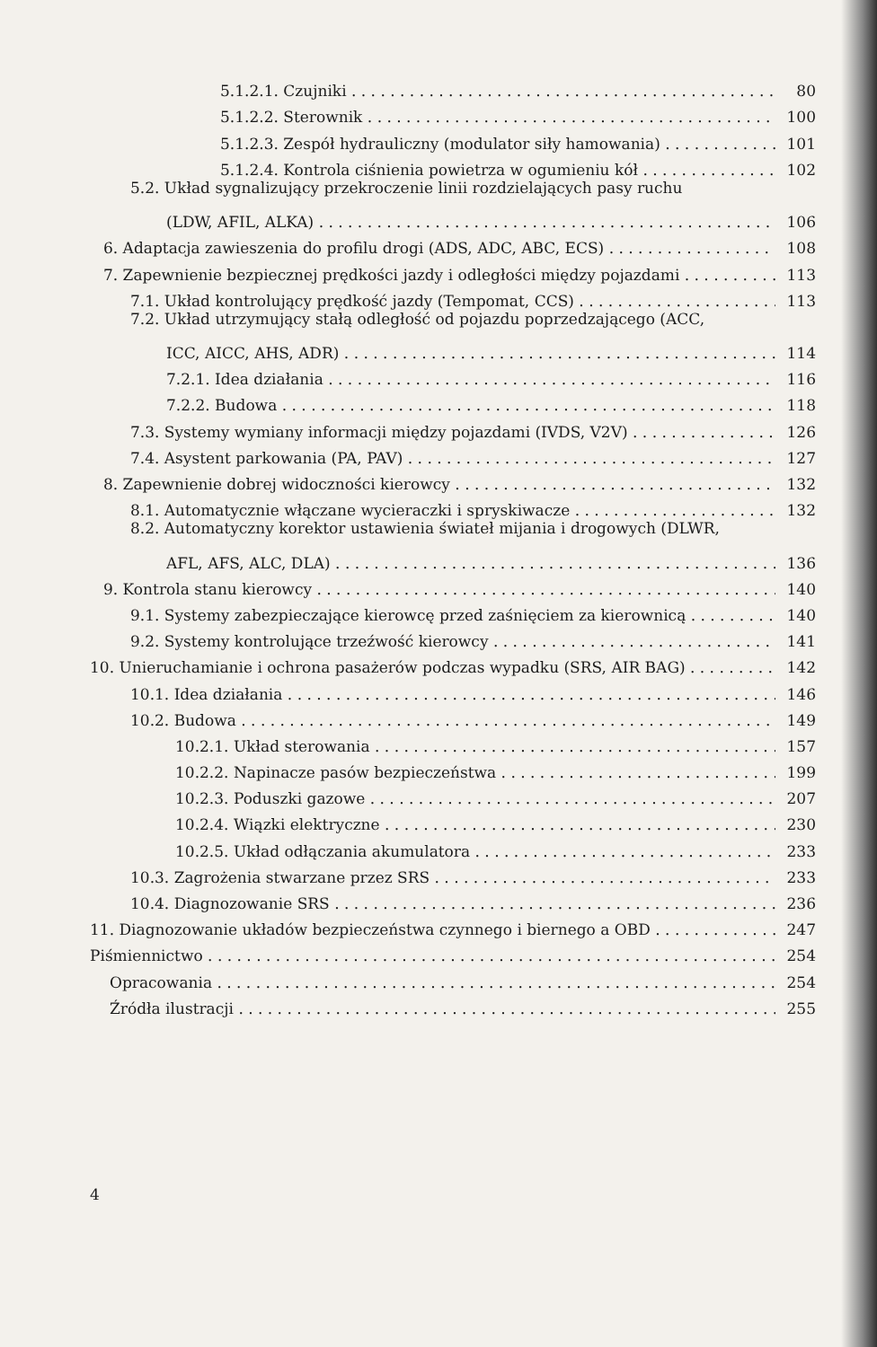5.1.2.1. Czujniki 80
5.1.2.2. Sterownik 100
5.1.2.3. Zespół hydrauliczny (modulator siły hamowania) 101
5.1.2.4. Kontrola ciśnienia powietrza w ogumieniu kół 102
5.2. Układ sygnalizujący przekroczenie linii rozdzielających pasy ruchu
(LDW, AFIL, ALKA) 106
6. Adaptacja zawieszenia do profilu drogi (ADS, ADC, ABC, ECS) 108
7. Zapewnienie bezpiecznej prędkości jazdy i odległości między pojazdami 113
7.1. Układ kontrolujący prędkość jazdy (Tempomat, CCS) 113
7.2. Układ utrzymujący stałą odległość od pojazdu poprzedzającego (ACC,
ICC, AICC, AHS, ADR) 114
7.2.1. Idea działania 116
7.2.2. Budowa 118
7.3. Systemy wymiany informacji między pojazdami (IVDS, V2V) 126
7.4. Asystent parkowania (PA, PAV) 127
8. Zapewnienie dobrej widoczności kierowcy 132
8.1. Automatycznie włączane wycieraczki i spryskiwacze 132
8.2. Automatyczny korektor ustawienia świateł mijania i drogowych (DLWR,
AFL, AFS, ALC, DLA) 136
9. Kontrola stanu kierowcy 140
9.1. Systemy zabezpieczające kierowcę przed zaśnięciem za kierownicą 140
9.2. Systemy kontrolujące trzeźwość kierowcy 141
10. Unieruchamianie i ochrona pasażerów podczas wypadku (SRS, AIR BAG) 142
10.1. Idea działania 146
10.2. Budowa 149
10.2.1. Układ sterowania 157
10.2.2. Napinacze pasów bezpieczeństwa 199
10.2.3. Poduszki gazowe 207
10.2.4. Wiązki elektryczne 230
10.2.5. Układ odłączania akumulatora 233
10.3. Zagrożenia stwarzane przez SRS 233
10.4. Diagnozowanie SRS 236
11. Diagnozowanie układów bezpieczeństwa czynnego i biernego a OBD 247
Piśmiennictwo 254
Opracowania 254
Źródła ilustracji 255
4